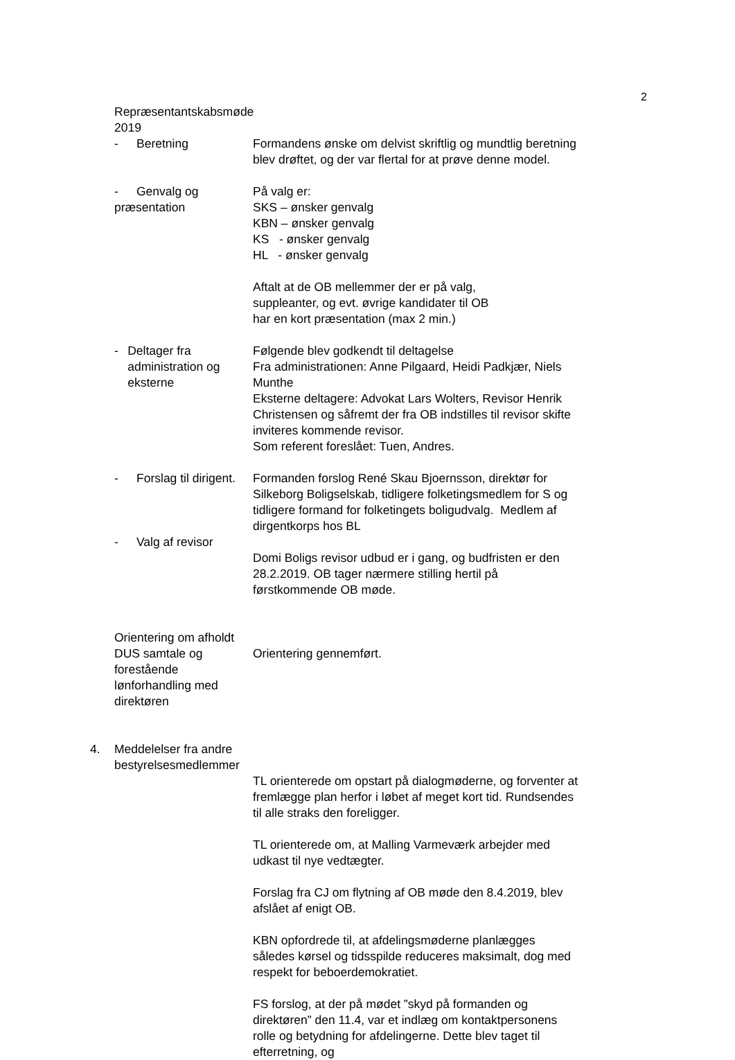2
Repræsentantskabsmøde 2019
- Beretning Formandens ønske om delvist skriftlig og mundtlig beretning blev drøftet, og der var flertal for at prøve denne model.
- Genvalg og præsentation På valg er:
SKS – ønsker genvalg
KBN – ønsker genvalg
KS - ønsker genvalg
HL - ønsker genvalg
Aftalt at de OB mellemmer der er på valg,
suppleanter, og evt. øvrige kandidater til OB
har en kort præsentation (max 2 min.)
- Deltager fra administration og eksterne
Følgende blev godkendt til deltagelse
Fra administrationen: Anne Pilgaard, Heidi Padkjær, Niels Munthe
Eksterne deltagere: Advokat Lars Wolters, Revisor Henrik Christensen og såfremt der fra OB indstilles til revisor skifte inviteres kommende revisor.
Som referent foreslået: Tuen, Andres.
- Forslag til dirigent. Formanden forslog René Skau Bjoernsson, direktør for Silkeborg Boligselskab, tidligere folketingsmedlem for S og tidligere formand for folketingets boligudvalg. Medlem af dirgentkorps hos BL
- Valg af revisor
Domi Boligs revisor udbud er i gang, og budfristen er den 28.2.2019. OB tager nærmere stilling hertil på førstkommende OB møde.
Orientering om afholdt DUS samtale og forestående lønforhandling med direktøren
Orientering gennemført.
4. Meddelelser fra andre bestyrelsesmedlemmer
TL orienterede om opstart på dialogmøderne, og forventer at fremlægge plan herfor i løbet af meget kort tid. Rundsendes til alle straks den foreligger.
TL orienterede om, at Malling Varmeværk arbejder med udkast til nye vedtægter.
Forslag fra CJ om flytning af OB møde den 8.4.2019, blev afslået af enigt OB.
KBN opfordrede til, at afdelingsmøderne planlægges således kørsel og tidsspilde reduceres maksimalt, dog med respekt for beboerdemokratiet.
FS forslog, at der på mødet ”skyd på formanden og direktøren” den 11.4, var et indlæg om kontaktpersonens rolle og betydning for afdelingerne. Dette blev taget til efterretning, og